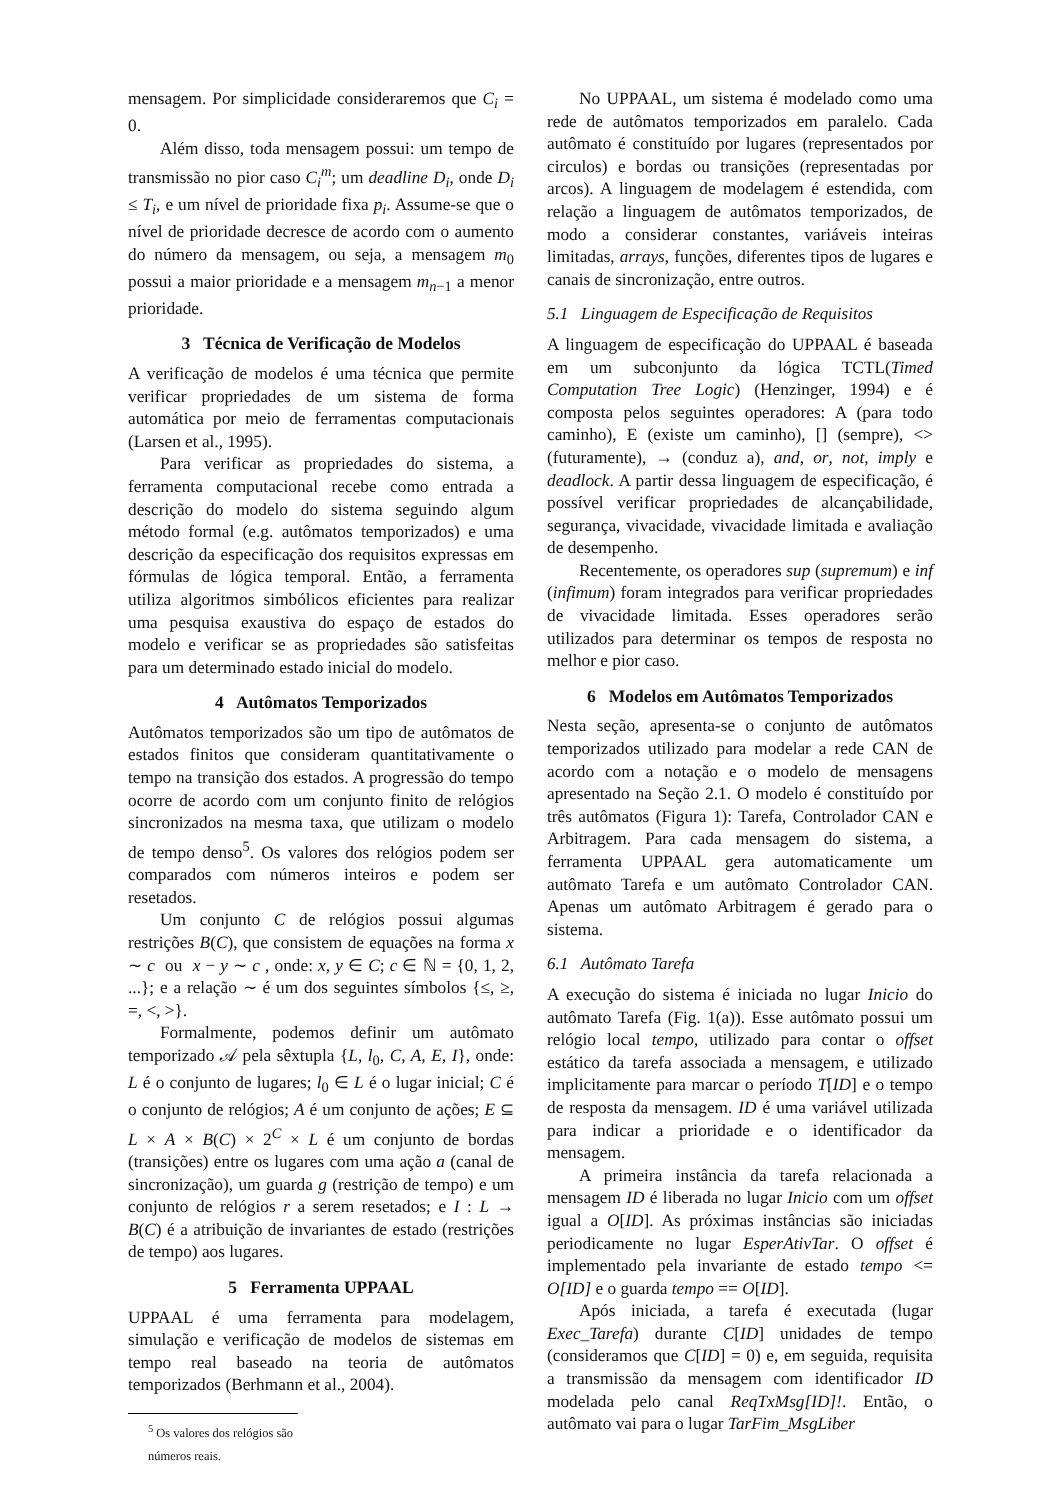mensagem. Por simplicidade consideraremos que C<sub>i</sub> = 0.
Além disso, toda mensagem possui: um tempo de transmissão no pior caso C<sub>i</sub><sup>m</sup>; um deadline D<sub>i</sub>, onde D<sub>i</sub> ≤ T<sub>i</sub>, e um nível de prioridade fixa p<sub>i</sub>. Assume-se que o nível de prioridade decresce de acordo com o aumento do número da mensagem, ou seja, a mensagem m<sub>0</sub> possui a maior prioridade e a mensagem m<sub>n−1</sub> a menor prioridade.
3 Técnica de Verificação de Modelos
A verificação de modelos é uma técnica que permite verificar propriedades de um sistema de forma automática por meio de ferramentas computacionais (Larsen et al., 1995).
Para verificar as propriedades do sistema, a ferramenta computacional recebe como entrada a descrição do modelo do sistema seguindo algum método formal (e.g. autômatos temporizados) e uma descrição da especificação dos requisitos expressas em fórmulas de lógica temporal. Então, a ferramenta utiliza algoritmos simbólicos eficientes para realizar uma pesquisa exaustiva do espaço de estados do modelo e verificar se as propriedades são satisfeitas para um determinado estado inicial do modelo.
4 Autômatos Temporizados
Autômatos temporizados são um tipo de autômatos de estados finitos que consideram quantitativamente o tempo na transição dos estados. A progressão do tempo ocorre de acordo com um conjunto finito de relógios sincronizados na mesma taxa, que utilizam o modelo de tempo denso<sup>5</sup>. Os valores dos relógios podem ser comparados com números inteiros e podem ser resetados.
Um conjunto C de relógios possui algumas restrições B(C), que consistem de equações na forma x ∼ c ou x − y ∼ c , onde: x, y ∈ C; c ∈ ℕ = {0, 1, 2, ...}; e a relação ∼ é um dos seguintes símbolos {≤, ≥, =, <, >}.
Formalmente, podemos definir um autômato temporizado 𝒜 pela sêxtupla {L, l<sub>0</sub>, C, A, E, I}, onde: L é o conjunto de lugares; l<sub>0</sub> ∈ L é o lugar inicial; C é o conjunto de relógios; A é um conjunto de ações; E ⊆ L × A × B(C) × 2<sup>C</sup> × L é um conjunto de bordas (transições) entre os lugares com uma ação a (canal de sincronização), um guarda g (restrição de tempo) e um conjunto de relógios r a serem resetados; e I : L → B(C) é a atribuição de invariantes de estado (restrições de tempo) aos lugares.
5 Ferramenta UPPAAL
UPPAAL é uma ferramenta para modelagem, simulação e verificação de modelos de sistemas em tempo real baseado na teoria de autômatos temporizados (Berhmann et al., 2004).
<sup>5</sup> Os valores dos relógios são números reais.
No UPPAAL, um sistema é modelado como uma rede de autômatos temporizados em paralelo. Cada autômato é constituído por lugares (representados por circulos) e bordas ou transições (representadas por arcos). A linguagem de modelagem é estendida, com relação a linguagem de autômatos temporizados, de modo a considerar constantes, variáveis inteiras limitadas, arrays, funções, diferentes tipos de lugares e canais de sincronização, entre outros.
5.1 Linguagem de Especificação de Requisitos
A linguagem de especificação do UPPAAL é baseada em um subconjunto da lógica TCTL(Timed Computation Tree Logic) (Henzinger, 1994) e é composta pelos seguintes operadores: A (para todo caminho), E (existe um caminho), [] (sempre), <> (futuramente), → (conduz a), and, or, not, imply e deadlock. A partir dessa linguagem de especificação, é possível verificar propriedades de alcançabilidade, segurança, vivacidade, vivacidade limitada e avaliação de desempenho.
Recentemente, os operadores sup (supremum) e inf (infimum) foram integrados para verificar propriedades de vivacidade limitada. Esses operadores serão utilizados para determinar os tempos de resposta no melhor e pior caso.
6 Modelos em Autômatos Temporizados
Nesta seção, apresenta-se o conjunto de autômatos temporizados utilizado para modelar a rede CAN de acordo com a notação e o modelo de mensagens apresentado na Seção 2.1. O modelo é constituído por três autômatos (Figura 1): Tarefa, Controlador CAN e Arbitragem. Para cada mensagem do sistema, a ferramenta UPPAAL gera automaticamente um autômato Tarefa e um autômato Controlador CAN. Apenas um autômato Arbitragem é gerado para o sistema.
6.1 Autômato Tarefa
A execução do sistema é iniciada no lugar Inicio do autômato Tarefa (Fig. 1(a)). Esse autômato possui um relógio local tempo, utilizado para contar o offset estático da tarefa associada a mensagem, e utilizado implicitamente para marcar o período T[ID] e o tempo de resposta da mensagem. ID é uma variável utilizada para indicar a prioridade e o identificador da mensagem.
A primeira instância da tarefa relacionada a mensagem ID é liberada no lugar Inicio com um offset igual a O[ID]. As próximas instâncias são iniciadas periodicamente no lugar EsperAtivTar. O offset é implementado pela invariante de estado tempo <= O[ID] e o guarda tempo == O[ID].
Após iniciada, a tarefa é executada (lugar Exec_Tarefa) durante C[ID] unidades de tempo (consideramos que C[ID] = 0) e, em seguida, requisita a transmissão da mensagem com identificador ID modelada pelo canal ReqTxMsg[ID]!. Então, o autômato vai para o lugar TarFim_MsgLiber